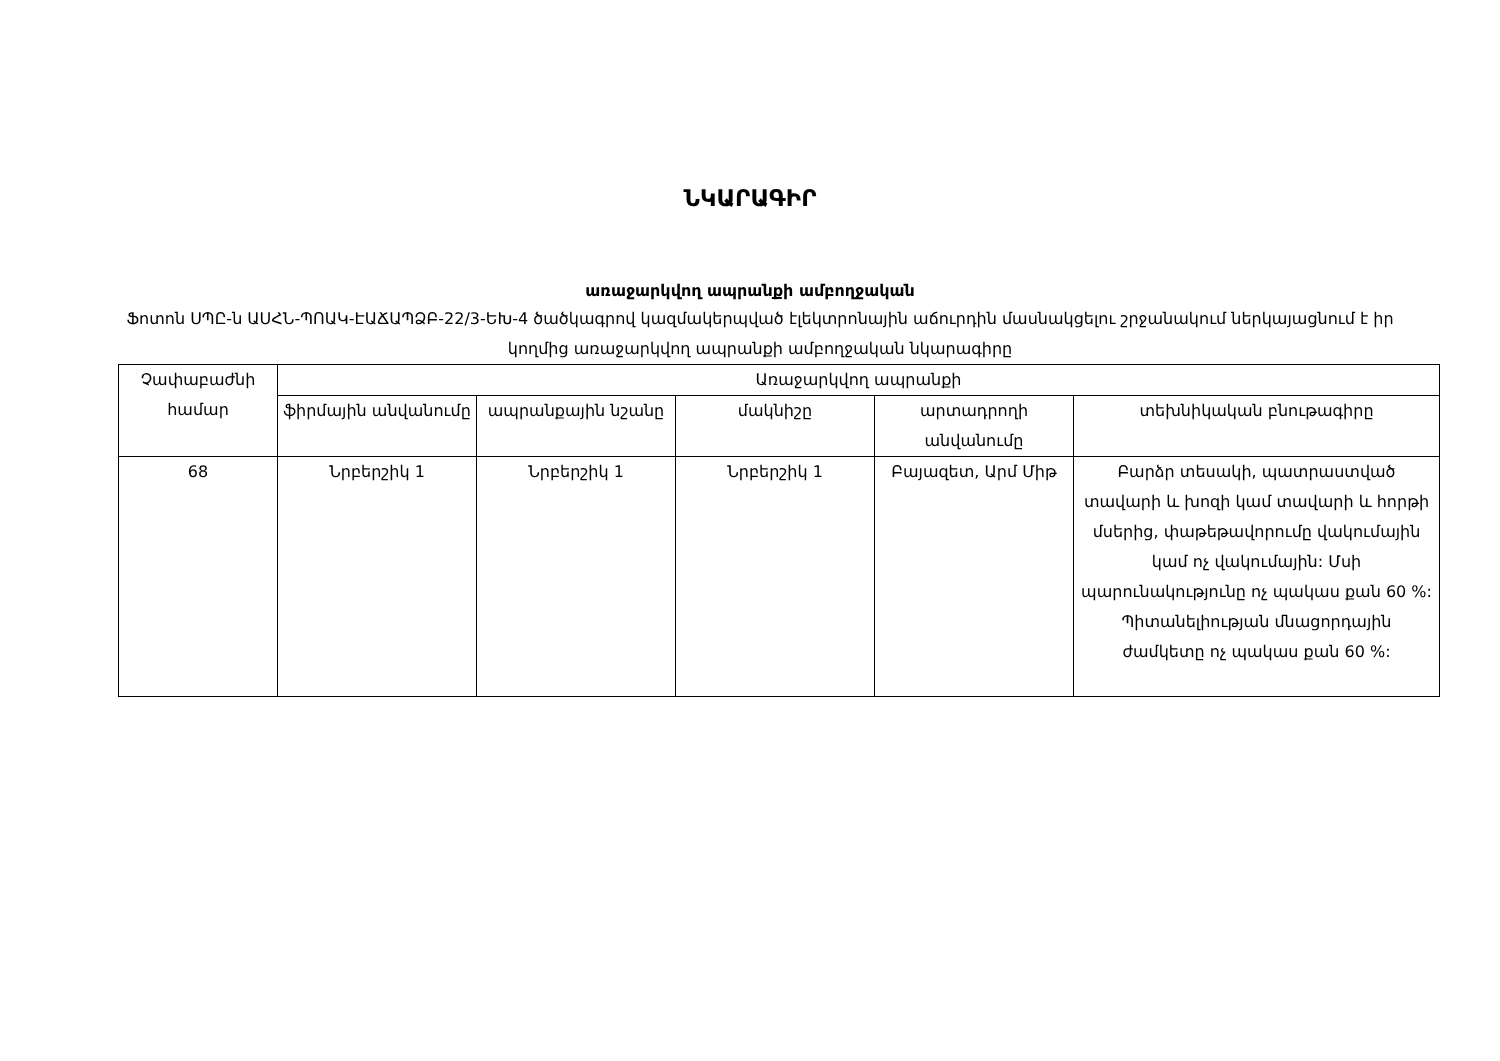ՆԿԱՐԱԳԻՐ
առաջարկվող ապրանքի ամբողջական
Ֆոտոն ՍՊԸ-ն ԱՍՀՆ-ՊՈԱԿ-ԷԱՃԱՊՁԲ-22/3-ԵԽ-4 ծածկագրով կազմակերպված էլեկտրոնային աճուրդին մասնակցելու շրջանակում ներկայացնում է իր կողմից առաջարկվող ապրանքի ամբողջական նկարագիրը
| Չափաբաժնի համար | Առաջարկվող ապրանքի | | | | |
| --- | --- | --- | --- | --- | --- |
| | ֆիրմային անվանումը | ապրանքային նշանը | մակնիշը | արտադրողի անվանումը | տեխնիկական բնութագիրը |
| 68 | Նրբերշիկ 1 | Նրբերշիկ 1 | Նրբերշիկ 1 | Բայազետ, Արմ Միթ | Բարձր տեսակի, պատրաստված տավարի և խոզի կամ տավարի և հորթի մսերից, փաթեթավորումը վակումային կամ ոչ վակումային: Մսի պարունակությունը ոչ պակաս քան 60 %: Պիտանելիության մնացորդային ժամկետը ոչ պակաս քան 60 %: |